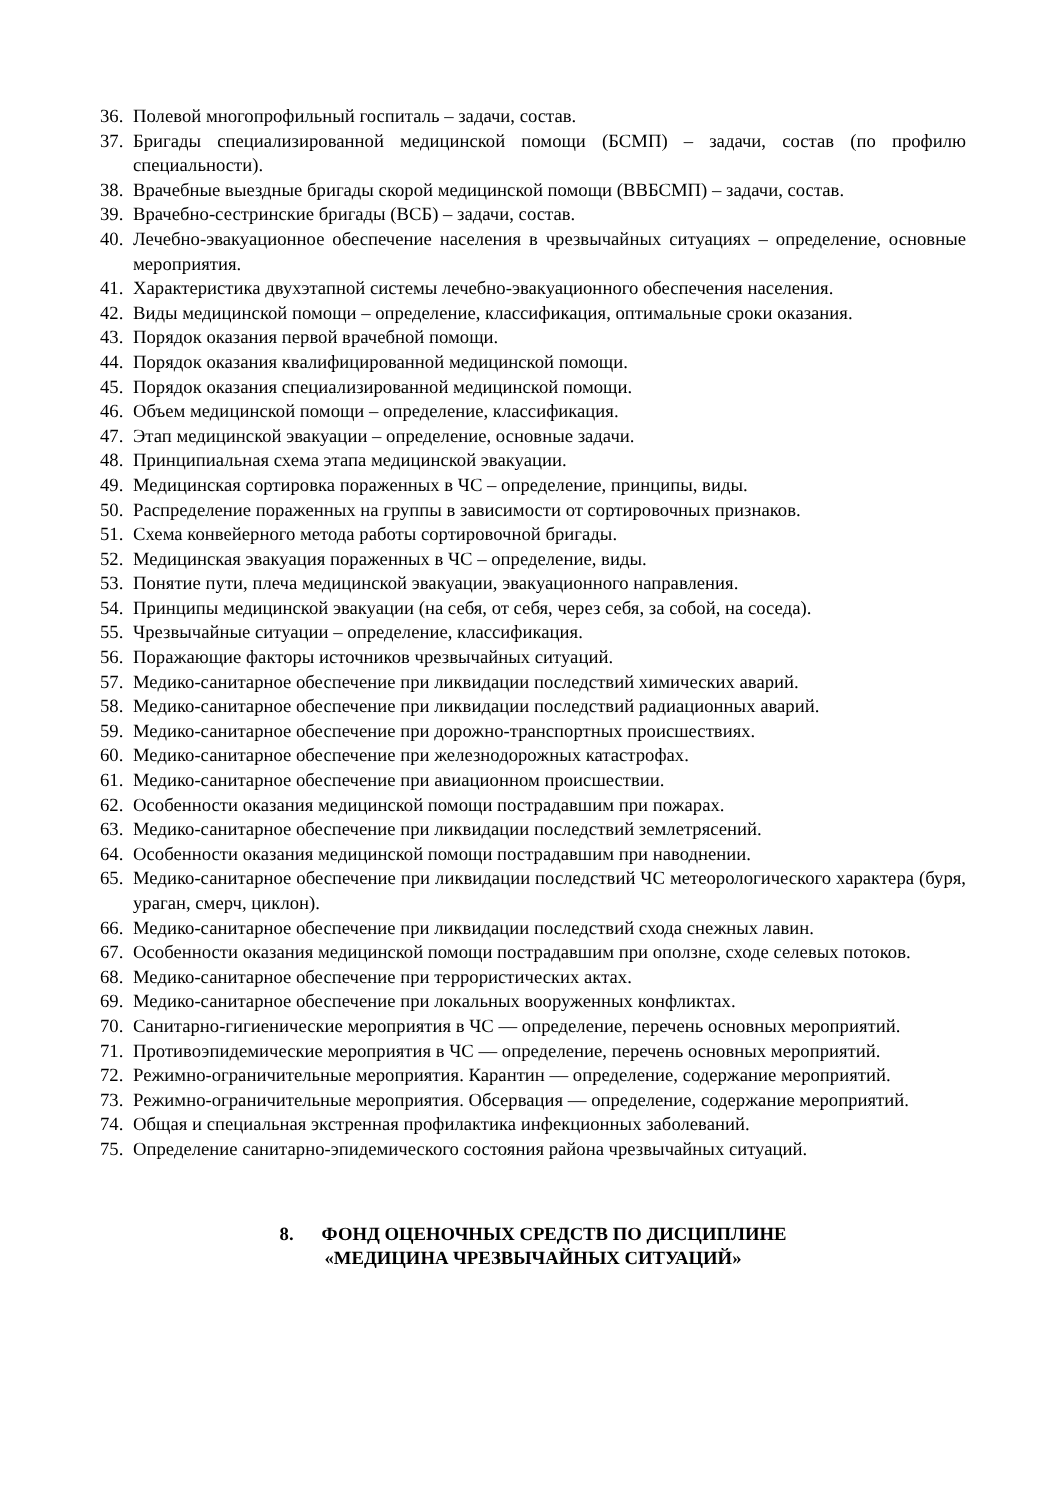36. Полевой многопрофильный госпиталь – задачи, состав.
37. Бригады специализированной медицинской помощи (БСМП) – задачи, состав (по профилю специальности).
38. Врачебные выездные бригады скорой медицинской помощи (ВВБСМП) – задачи, состав.
39. Врачебно-сестринские бригады (ВСБ) – задачи, состав.
40. Лечебно-эвакуационное обеспечение населения в чрезвычайных ситуациях – определение, основные мероприятия.
41. Характеристика двухэтапной системы лечебно-эвакуационного обеспечения населения.
42. Виды медицинской помощи – определение, классификация, оптимальные сроки оказания.
43. Порядок оказания первой врачебной помощи.
44. Порядок оказания квалифицированной медицинской помощи.
45. Порядок оказания специализированной медицинской помощи.
46. Объем медицинской помощи – определение, классификация.
47. Этап медицинской эвакуации – определение, основные задачи.
48. Принципиальная схема этапа медицинской эвакуации.
49. Медицинская сортировка пораженных в ЧС – определение, принципы, виды.
50. Распределение пораженных на группы в зависимости от сортировочных признаков.
51. Схема конвейерного метода работы сортировочной бригады.
52. Медицинская эвакуация пораженных в ЧС – определение, виды.
53. Понятие пути, плеча медицинской эвакуации, эвакуационного направления.
54. Принципы медицинской эвакуации (на себя, от себя, через себя, за собой, на соседа).
55. Чрезвычайные ситуации – определение, классификация.
56. Поражающие факторы источников чрезвычайных ситуаций.
57. Медико-санитарное обеспечение при ликвидации последствий химических аварий.
58. Медико-санитарное обеспечение при ликвидации последствий радиационных аварий.
59. Медико-санитарное обеспечение при дорожно-транспортных происшествиях.
60. Медико-санитарное обеспечение при железнодорожных катастрофах.
61. Медико-санитарное обеспечение при авиационном происшествии.
62. Особенности оказания медицинской помощи пострадавшим при пожарах.
63. Медико-санитарное обеспечение при ликвидации последствий землетрясений.
64. Особенности оказания медицинской помощи пострадавшим при наводнении.
65. Медико-санитарное обеспечение при ликвидации последствий ЧС метеорологического характера (буря, ураган, смерч, циклон).
66. Медико-санитарное обеспечение при ликвидации последствий схода снежных лавин.
67. Особенности оказания медицинской помощи пострадавшим при оползне, сходе селевых потоков.
68. Медико-санитарное обеспечение при террористических актах.
69. Медико-санитарное обеспечение при локальных вооруженных конфликтах.
70. Санитарно-гигиенические мероприятия в ЧС — определение, перечень основных мероприятий.
71. Противоэпидемические мероприятия в ЧС — определение, перечень основных мероприятий.
72. Режимно-ограничительные мероприятия. Карантин — определение, содержание мероприятий.
73. Режимно-ограничительные мероприятия. Обсервация — определение, содержание мероприятий.
74. Общая и специальная экстренная профилактика инфекционных заболеваний.
75. Определение санитарно-эпидемического состояния района чрезвычайных ситуаций.
8. ФОНД ОЦЕНОЧНЫХ СРЕДСТВ ПО ДИСЦИПЛИНЕ
«МЕДИЦИНА ЧРЕЗВЫЧАЙНЫХ СИТУАЦИЙ»